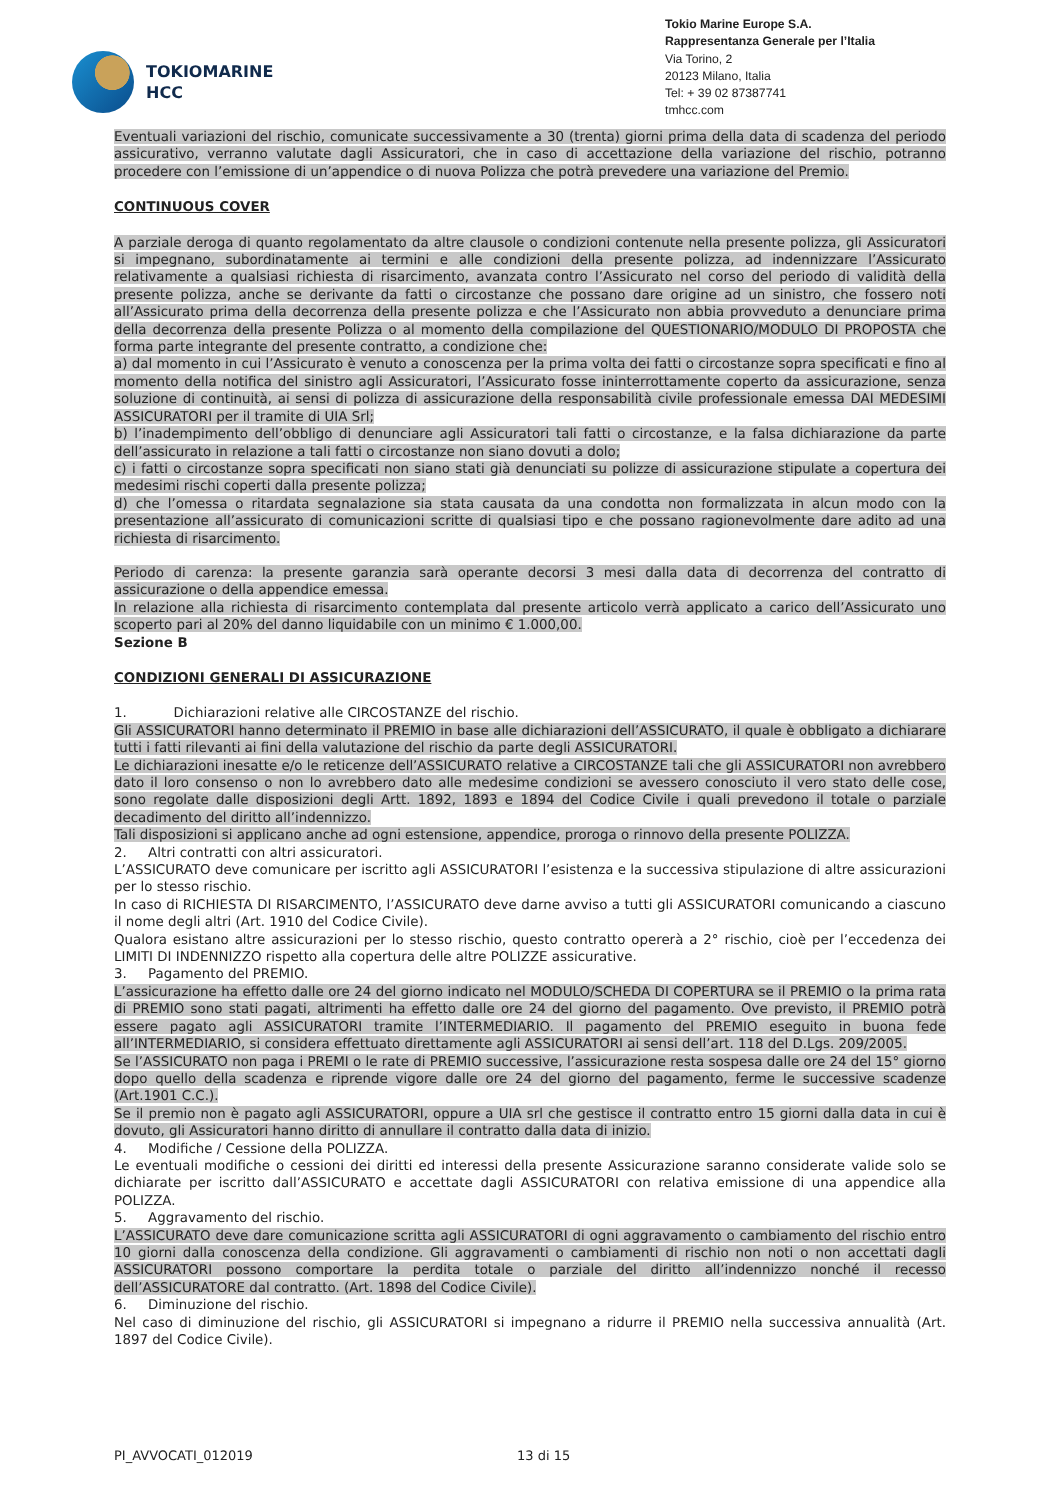TOKIOMARINE
HCC
Tokio Marine Europe S.A.
Rappresentanza Generale per l’Italia
Via Torino, 2
20123 Milano, Italia
Tel: + 39 02 87387741
tmhcc.com
Eventuali variazioni del rischio, comunicate successivamente a 30 (trenta) giorni prima della data di scadenza del periodo assicurativo, verranno valutate dagli Assicuratori, che in caso di accettazione della variazione del rischio, potranno procedere con l’emissione di un’appendice o di nuova Polizza che potrà prevedere una variazione del Premio.
CONTINUOUS COVER
A parziale deroga di quanto regolamentato da altre clausole o condizioni contenute nella presente polizza, gli Assicuratori si impegnano, subordinatamente ai termini e alle condizioni della presente polizza, ad indennizzare l’Assicurato relativamente a qualsiasi richiesta di risarcimento, avanzata contro l’Assicurato nel corso del periodo di validità della presente polizza, anche se derivante da fatti o circostanze che possano dare origine ad un sinistro, che fossero noti all’Assicurato prima della decorrenza della presente polizza e che l’Assicurato non abbia provveduto a denunciare prima della decorrenza della presente Polizza o al momento della compilazione del QUESTIONARIO/MODULO DI PROPOSTA che forma parte integrante del presente contratto, a condizione che:
a) dal momento in cui l’Assicurato è venuto a conoscenza per la prima volta dei fatti o circostanze sopra specificati e fino al momento della notifica del sinistro agli Assicuratori, l’Assicurato fosse ininterrottamente coperto da assicurazione, senza soluzione di continuità, ai sensi di polizza di assicurazione della responsabilità civile professionale emessa DAI MEDESIMI ASSICURATORI per il tramite di UIA Srl;
b) l’inadempimento dell’obbligo di denunciare agli Assicuratori tali fatti o circostanze, e la falsa dichiarazione da parte dell’assicurato in relazione a tali fatti o circostanze non siano dovuti a dolo;
c) i fatti o circostanze sopra specificati non siano stati già denunciati su polizze di assicurazione stipulate a copertura dei medesimi rischi coperti dalla presente polizza;
d) che l’omessa o ritardata segnalazione sia stata causata da una condotta non formalizzata in alcun modo con la presentazione all’assicurato di comunicazioni scritte di qualsiasi tipo e che possano ragionevolmente dare adito ad una richiesta di risarcimento.
Periodo di carenza: la presente garanzia sarà operante decorsi 3 mesi dalla data di decorrenza del contratto di assicurazione o della appendice emessa.
In relazione alla richiesta di risarcimento contemplata dal presente articolo verrà applicato a carico dell’Assicurato uno scoperto pari al 20% del danno liquidabile con un minimo € 1.000,00.
Sezione B
CONDIZIONI GENERALI DI ASSICURAZIONE
1. Dichiarazioni relative alle CIRCOSTANZE del rischio.
Gli ASSICURATORI hanno determinato il PREMIO in base alle dichiarazioni dell’ASSICURATO, il quale è obbligato a dichiarare tutti i fatti rilevanti ai fini della valutazione del rischio da parte degli ASSICURATORI.
Le dichiarazioni inesatte e/o le reticenze dell’ASSICURATO relative a CIRCOSTANZE tali che gli ASSICURATORI non avrebbero dato il loro consenso o non lo avrebbero dato alle medesime condizioni se avessero conosciuto il vero stato delle cose, sono regolate dalle disposizioni degli Artt. 1892, 1893 e 1894 del Codice Civile i quali prevedono il totale o parziale decadimento del diritto all’indennizzo.
Tali disposizioni si applicano anche ad ogni estensione, appendice, proroga o rinnovo della presente POLIZZA.
2. Altri contratti con altri assicuratori.
L’ASSICURATO deve comunicare per iscritto agli ASSICURATORI l’esistenza e la successiva stipulazione di altre assicurazioni per lo stesso rischio.
In caso di RICHIESTA DI RISARCIMENTO, l’ASSICURATO deve darne avviso a tutti gli ASSICURATORI comunicando a ciascuno il nome degli altri (Art. 1910 del Codice Civile).
Qualora esistano altre assicurazioni per lo stesso rischio, questo contratto opererà a 2° rischio, cioè per l’eccedenza dei LIMITI DI INDENNIZZO rispetto alla copertura delle altre POLIZZE assicurative.
3. Pagamento del PREMIO.
L’assicurazione ha effetto dalle ore 24 del giorno indicato nel MODULO/SCHEDA DI COPERTURA se il PREMIO o la prima rata di PREMIO sono stati pagati, altrimenti ha effetto dalle ore 24 del giorno del pagamento. Ove previsto, il PREMIO potrà essere pagato agli ASSICURATORI tramite l’INTERMEDIARIO. Il pagamento del PREMIO eseguito in buona fede all’INTERMEDIARIO, si considera effettuato direttamente agli ASSICURATORI ai sensi dell’art. 118 del D.Lgs. 209/2005.
Se l’ASSICURATO non paga i PREMI o le rate di PREMIO successive, l’assicurazione resta sospesa dalle ore 24 del 15° giorno dopo quello della scadenza e riprende vigore dalle ore 24 del giorno del pagamento, ferme le successive scadenze (Art.1901 C.C.).
Se il premio non è pagato agli ASSICURATORI, oppure a UIA srl che gestisce il contratto entro 15 giorni dalla data in cui è dovuto, gli Assicuratori hanno diritto di annullare il contratto dalla data di inizio.
4. Modifiche / Cessione della POLIZZA.
Le eventuali modifiche o cessioni dei diritti ed interessi della presente Assicurazione saranno considerate valide solo se dichiarate per iscritto dall’ASSICURATO e accettate dagli ASSICURATORI con relativa emissione di una appendice alla POLIZZA.
5. Aggravamento del rischio.
L’ASSICURATO deve dare comunicazione scritta agli ASSICURATORI di ogni aggravamento o cambiamento del rischio entro 10 giorni dalla conoscenza della condizione. Gli aggravamenti o cambiamenti di rischio non noti o non accettati dagli ASSICURATORI possono comportare la perdita totale o parziale del diritto all’indennizzo nonché il recesso dell’ASSICURATORE dal contratto. (Art. 1898 del Codice Civile).
6. Diminuzione del rischio.
Nel caso di diminuzione del rischio, gli ASSICURATORI si impegnano a ridurre il PREMIO nella successiva annualità (Art. 1897 del Codice Civile).
PI_AVVOCATI_012019 13 di 15